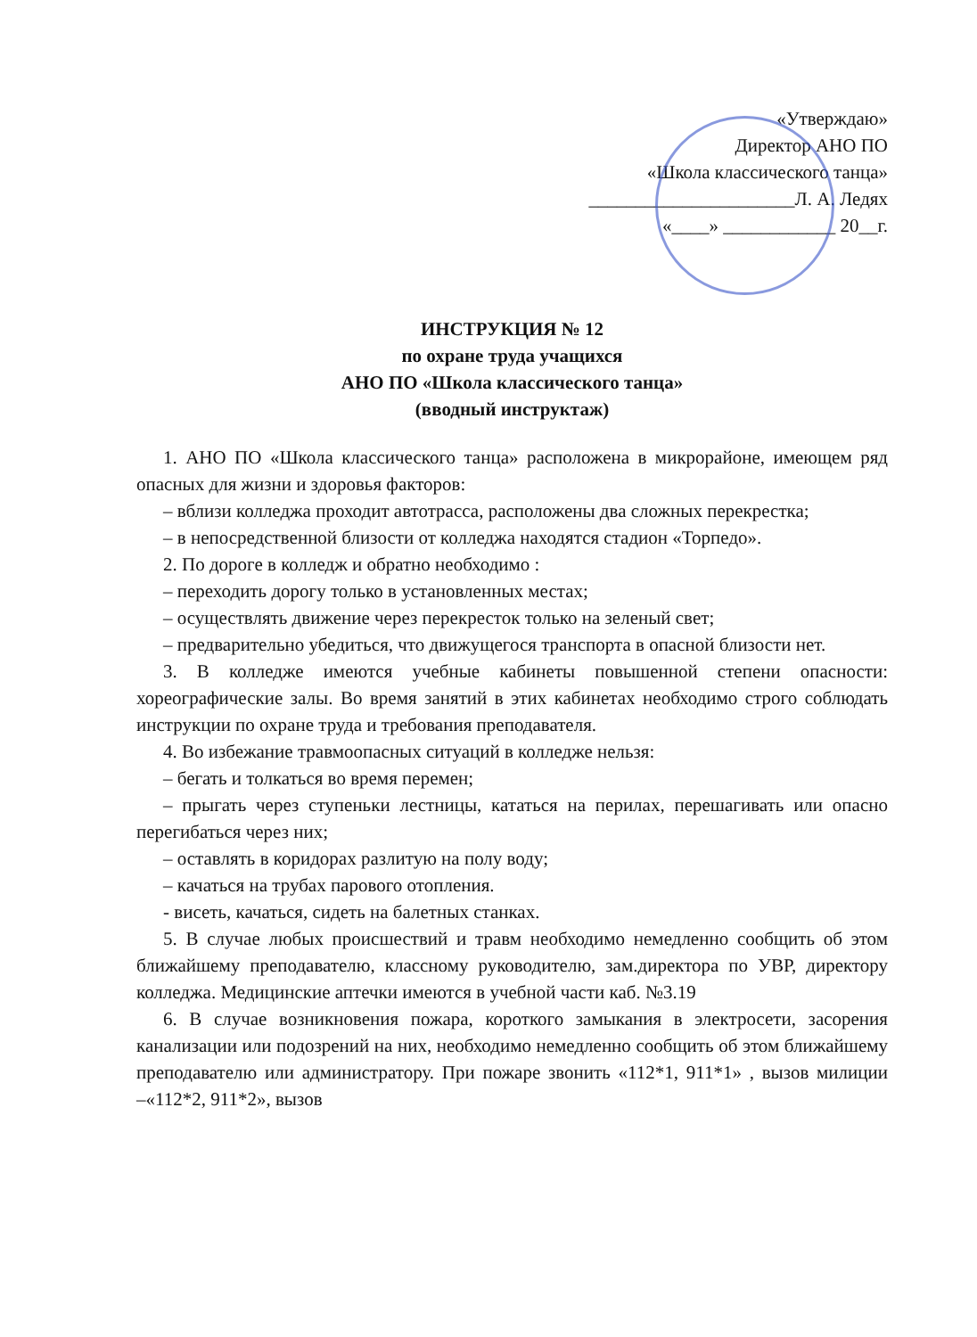«Утверждаю»
Директор АНО ПО
«Школа классического танца»
______________________Л. А. Ледях
«____» ____________ 20__г.
ИНСТРУКЦИЯ № 12
по охране труда учащихся
АНО ПО «Школа классического танца»
(вводный инструктаж)
1. АНО ПО «Школа классического танца» расположена в микрорайоне, имеющем ряд опасных для жизни и здоровья факторов:
– вблизи колледжа проходит автотрасса, расположены два сложных перекрестка;
– в непосредственной близости от колледжа находятся стадион «Торпедо».
2. По дороге в колледж и обратно необходимо :
– переходить дорогу только в установленных местах;
– осуществлять движение через перекресток только на зеленый свет;
– предварительно убедиться, что движущегося транспорта в опасной близости нет.
3. В колледже имеются учебные кабинеты повышенной степени опасности: хореографические залы. Во время занятий в этих кабинетах необходимо строго соблюдать инструкции по охране труда и требования преподавателя.
4. Во избежание травмоопасных ситуаций в колледже нельзя:
– бегать и толкаться во время перемен;
– прыгать через ступеньки лестницы, кататься на перилах, перешагивать или опасно перегибаться через них;
– оставлять в коридорах разлитую на полу воду;
– качаться на трубах парового отопления.
- висеть, качаться, сидеть на балетных станках.
5. В случае любых происшествий и травм необходимо немедленно сообщить об этом ближайшему преподавателю, классному руководителю, зам.директора по УВР, директору колледжа. Медицинские аптечки имеются в учебной части каб. №3.19
6. В случае возникновения пожара, короткого замыкания в электросети, засорения канализации или подозрений на них, необходимо немедленно сообщить об этом ближайшему преподавателю или администратору. При пожаре звонить «112*1, 911*1» , вызов милиции –«112*2, 911*2», вызов